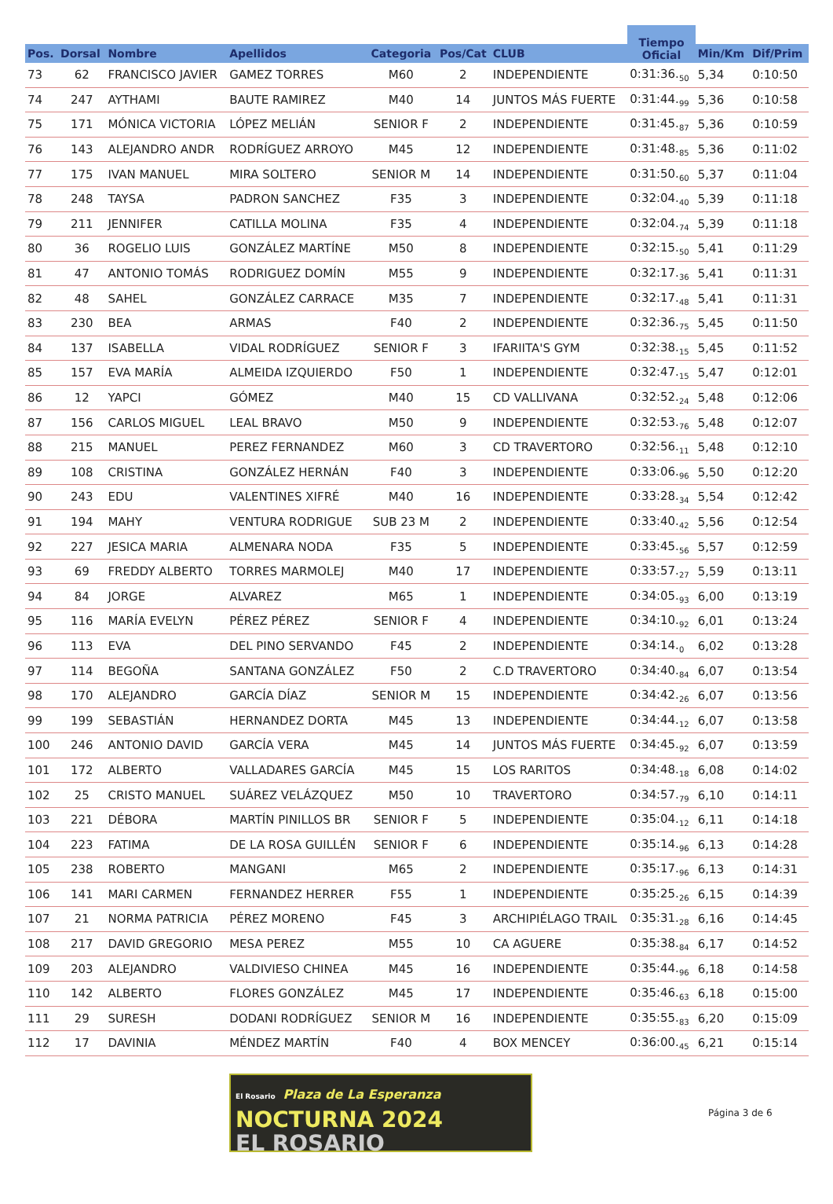| | | | | | | | Tiempo Oficial | | |
| --- | --- | --- | --- | --- | --- | --- | --- | --- | --- |
| Pos. | Dorsal | Nombre | Apellidos | Categoria | Pos/Cat | CLUB | | Min/Km | Dif/Prim |
| 73 | 62 | FRANCISCO JAVIER | GAMEZ TORRES | M60 | 2 | INDEPENDIENTE | 0:31:36.<sub>50</sub> | 5,34 | 0:10:50 |
| 74 | 247 | AYTHAMI | BAUTE RAMIREZ | M40 | 14 | JUNTOS MÁS FUERTE | 0:31:44.<sub>99</sub> | 5,36 | 0:10:58 |
| 75 | 171 | MÓNICA VICTORIA | LÓPEZ MELIÁN | SENIOR F | 2 | INDEPENDIENTE | 0:31:45.<sub>87</sub> | 5,36 | 0:10:59 |
| 76 | 143 | ALEJANDRO ANDR | RODRÍGUEZ ARROYO | M45 | 12 | INDEPENDIENTE | 0:31:48.<sub>85</sub> | 5,36 | 0:11:02 |
| 77 | 175 | IVAN MANUEL | MIRA SOLTERO | SENIOR M | 14 | INDEPENDIENTE | 0:31:50.<sub>60</sub> | 5,37 | 0:11:04 |
| 78 | 248 | TAYSA | PADRON SANCHEZ | F35 | 3 | INDEPENDIENTE | 0:32:04.<sub>40</sub> | 5,39 | 0:11:18 |
| 79 | 211 | JENNIFER | CATILLA MOLINA | F35 | 4 | INDEPENDIENTE | 0:32:04.<sub>74</sub> | 5,39 | 0:11:18 |
| 80 | 36 | ROGELIO LUIS | GONZÁLEZ MARTÍNE | M50 | 8 | INDEPENDIENTE | 0:32:15.<sub>50</sub> | 5,41 | 0:11:29 |
| 81 | 47 | ANTONIO TOMÁS | RODRIGUEZ DOMÍN | M55 | 9 | INDEPENDIENTE | 0:32:17.<sub>36</sub> | 5,41 | 0:11:31 |
| 82 | 48 | SAHEL | GONZÁLEZ CARRACE | M35 | 7 | INDEPENDIENTE | 0:32:17.<sub>48</sub> | 5,41 | 0:11:31 |
| 83 | 230 | BEA | ARMAS | F40 | 2 | INDEPENDIENTE | 0:32:36.<sub>75</sub> | 5,45 | 0:11:50 |
| 84 | 137 | ISABELLA | VIDAL RODRÍGUEZ | SENIOR F | 3 | IFARIITA'S GYM | 0:32:38.<sub>15</sub> | 5,45 | 0:11:52 |
| 85 | 157 | EVA MARÍA | ALMEIDA IZQUIERDO | F50 | 1 | INDEPENDIENTE | 0:32:47.<sub>15</sub> | 5,47 | 0:12:01 |
| 86 | 12 | YAPCI | GÓMEZ | M40 | 15 | CD VALLIVANA | 0:32:52.<sub>24</sub> | 5,48 | 0:12:06 |
| 87 | 156 | CARLOS MIGUEL | LEAL BRAVO | M50 | 9 | INDEPENDIENTE | 0:32:53.<sub>76</sub> | 5,48 | 0:12:07 |
| 88 | 215 | MANUEL | PEREZ FERNANDEZ | M60 | 3 | CD TRAVERTORO | 0:32:56.<sub>11</sub> | 5,48 | 0:12:10 |
| 89 | 108 | CRISTINA | GONZÁLEZ HERNÁN | F40 | 3 | INDEPENDIENTE | 0:33:06.<sub>96</sub> | 5,50 | 0:12:20 |
| 90 | 243 | EDU | VALENTINES XIFRÉ | M40 | 16 | INDEPENDIENTE | 0:33:28.<sub>34</sub> | 5,54 | 0:12:42 |
| 91 | 194 | MAHY | VENTURA RODRIGUE | SUB 23 M | 2 | INDEPENDIENTE | 0:33:40.<sub>42</sub> | 5,56 | 0:12:54 |
| 92 | 227 | JESICA MARIA | ALMENARA NODA | F35 | 5 | INDEPENDIENTE | 0:33:45.<sub>56</sub> | 5,57 | 0:12:59 |
| 93 | 69 | FREDDY ALBERTO | TORRES MARMOLEJ | M40 | 17 | INDEPENDIENTE | 0:33:57.<sub>27</sub> | 5,59 | 0:13:11 |
| 94 | 84 | JORGE | ALVAREZ | M65 | 1 | INDEPENDIENTE | 0:34:05.<sub>93</sub> | 6,00 | 0:13:19 |
| 95 | 116 | MARÍA EVELYN | PÉREZ PÉREZ | SENIOR F | 4 | INDEPENDIENTE | 0:34:10.<sub>92</sub> | 6,01 | 0:13:24 |
| 96 | 113 | EVA | DEL PINO SERVANDO | F45 | 2 | INDEPENDIENTE | 0:34:14.<sub>0</sub> | 6,02 | 0:13:28 |
| 97 | 114 | BEGOÑA | SANTANA GONZÁLEZ | F50 | 2 | C.D TRAVERTORO | 0:34:40.<sub>84</sub> | 6,07 | 0:13:54 |
| 98 | 170 | ALEJANDRO | GARCÍA DÍAZ | SENIOR M | 15 | INDEPENDIENTE | 0:34:42.<sub>26</sub> | 6,07 | 0:13:56 |
| 99 | 199 | SEBASTIÁN | HERNANDEZ DORTA | M45 | 13 | INDEPENDIENTE | 0:34:44.<sub>12</sub> | 6,07 | 0:13:58 |
| 100 | 246 | ANTONIO DAVID | GARCÍA VERA | M45 | 14 | JUNTOS MÁS FUERTE | 0:34:45.<sub>92</sub> | 6,07 | 0:13:59 |
| 101 | 172 | ALBERTO | VALLADARES GARCÍA | M45 | 15 | LOS RARITOS | 0:34:48.<sub>18</sub> | 6,08 | 0:14:02 |
| 102 | 25 | CRISTO MANUEL | SUÁREZ VELÁZQUEZ | M50 | 10 | TRAVERTORO | 0:34:57.<sub>79</sub> | 6,10 | 0:14:11 |
| 103 | 221 | DÉBORA | MARTÍN PINILLOS BR | SENIOR F | 5 | INDEPENDIENTE | 0:35:04.<sub>12</sub> | 6,11 | 0:14:18 |
| 104 | 223 | FATIMA | DE LA ROSA GUILLÉN | SENIOR F | 6 | INDEPENDIENTE | 0:35:14.<sub>96</sub> | 6,13 | 0:14:28 |
| 105 | 238 | ROBERTO | MANGANI | M65 | 2 | INDEPENDIENTE | 0:35:17.<sub>96</sub> | 6,13 | 0:14:31 |
| 106 | 141 | MARI CARMEN | FERNANDEZ HERRER | F55 | 1 | INDEPENDIENTE | 0:35:25.<sub>26</sub> | 6,15 | 0:14:39 |
| 107 | 21 | NORMA PATRICIA | PÉREZ MORENO | F45 | 3 | ARCHIPIÉLAGO TRAIL | 0:35:31.<sub>28</sub> | 6,16 | 0:14:45 |
| 108 | 217 | DAVID GREGORIO | MESA PEREZ | M55 | 10 | CA AGUERE | 0:35:38.<sub>84</sub> | 6,17 | 0:14:52 |
| 109 | 203 | ALEJANDRO | VALDIVIESO CHINEA | M45 | 16 | INDEPENDIENTE | 0:35:44.<sub>96</sub> | 6,18 | 0:14:58 |
| 110 | 142 | ALBERTO | FLORES GONZÁLEZ | M45 | 17 | INDEPENDIENTE | 0:35:46.<sub>63</sub> | 6,18 | 0:15:00 |
| 111 | 29 | SURESH | DODANI RODRÍGUEZ | SENIOR M | 16 | INDEPENDIENTE | 0:35:55.<sub>83</sub> | 6,20 | 0:15:09 |
| 112 | 17 | DAVINIA | MÉNDEZ MARTÍN | F40 | 4 | BOX MENCEY | 0:36:00.<sub>45</sub> | 6,21 | 0:15:14 |
El Rosario Plaza de La Esperanza
NOCTURNA 2024
EL ROSARIO
Página 3 de 6